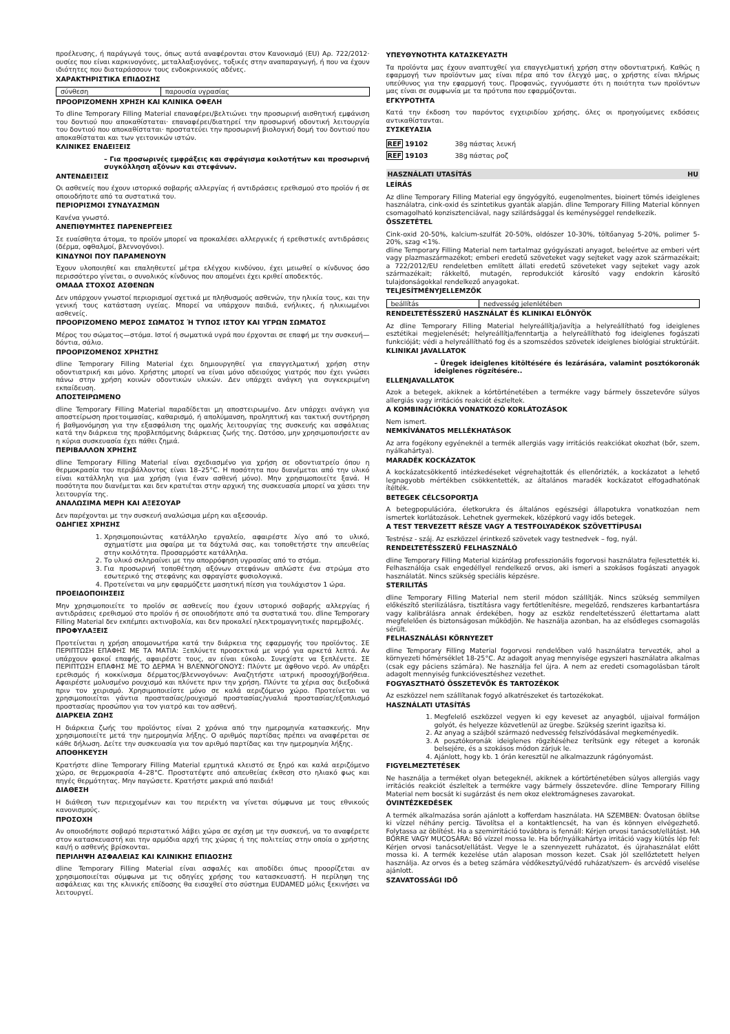προέλευσης, ή παράγωγά τους, όπως αυτά αναφέρονται στον Κανονισμό (EU) Αρ. 722/2012· ουσίες που είναι καρκινογόνες, μεταλλαξιογόνες, τοξικές στην αναπαραγωγή, ή που να έχουν ιδιότητες που διαταράσσουν τους ενδοκρινικούς αδένες.
ΧΑΡΑΚΤΗΡΙΣΤΙΚΑ ΕΠΙΔΟΣΗΣ
| σύνθεση | παρουσία υγρασίας |
ΠΡΟΟΡΙΖΟΜΕΝΗ ΧΡΗΣΗ ΚΑΙ ΚΛΙΝΙΚΑ ΟΦΕΛΗ
Το dline Temporary Filling Material επαναφέρει/βελτιώνει την προσωρινή αισθητική εμφάνιση του δοντιού που αποκαθίσταται· επαναφέρει/διατηρεί την προσωρινή οδοντική λειτουργία του δοντιού που αποκαθίσταται· προστατεύει την προσωρινή βιολογική δομή του δοντιού που αποκαθίσταται και των γειτονικών ιστών.
ΚΛΙΝΙΚΕΣ ΕΝΔΕΙΞΕΙΣ
– Για προσωρινές εμφράξεις και σφράγισμα κοιλοτήτων και προσωρινή συγκόλληση αξόνων και στεφάνων.
ΑΝΤΕΝΔΕΙΞΕΙΣ
Οι ασθενείς που έχουν ιστορικό σοβαρής αλλεργίας ή αντιδράσεις ερεθισμού στο προϊόν ή σε οποιοδήποτε από τα συστατικά του.
ΠΕΡΙΟΡΙΣΜΟΙ ΣΥΝΔΥΑΣΜΩΝ
Κανένα γνωστό.
ΑΝΕΠΙΘΥΜΗΤΕΣ ΠΑΡΕΝΕΡΓΕΙΕΣ
Σε ευαίσθητα άτομα, το προϊόν μπορεί να προκαλέσει αλλεργικές ή ερεθιστικές αντιδράσεις (δέρμα, οφθαλμοί, βλεννογόνοι).
ΚΙΝΔΥΝΟΙ ΠΟΥ ΠΑΡΑΜΕΝΟΥΝ
Έχουν υλοποιηθεί και επαληθευτεί μέτρα ελέγχου κινδύνου, έχει μειωθεί ο κίνδυνος όσο περισσότερο γίνεται, ο συνολικός κίνδυνος που απομένει έχει κριθεί αποδεκτός.
ΟΜΑΔΑ ΣΤΟΧΟΣ ΑΣΘΕΝΩΝ
Δεν υπάρχουν γνωστοί περιορισμοί σχετικά με πληθυσμούς ασθενών, την ηλικία τους, και την γενική τους κατάσταση υγείας. Μπορεί να υπάρχουν παιδιά, ενήλικες, ή ηλικιωμένοι ασθενείς.
ΠΡΟΟΡΙΖΟΜΕΝΟ ΜΕΡΟΣ ΣΩΜΑΤΟΣ Ή ΤΥΠΟΣ ΙΣΤΟΥ ΚΑΙ ΥΓΡΩΝ ΣΩΜΑΤΟΣ
Μέρος του σώματος—στόμα. Ιστοί ή σωματικά υγρά που έρχονται σε επαφή με την συσκευή—δόντια, σάλιο.
ΠΡΟΟΡΙΖΟΜΕΝΟΣ ΧΡΗΣΤΗΣ
dline Temporary Filling Material έχει δημιουργηθεί για επαγγελματική χρήση στην οδοντιατρική και μόνο. Χρήστης μπορεί να είναι μόνο αδειούχος γιατρός που έχει γνώσει πάνω στην χρήση κοινών οδοντικών υλικών. Δεν υπάρχει ανάγκη για συγκεκριμένη εκπαίδευση.
ΑΠΟΣΤΕΙΡΩΜΕΝΟ
dline Temporary Filling Material παραδίδεται μη αποστειρωμένο. Δεν υπάρχει ανάγκη για αποστείρωση προετοιμασίας, καθαρισμό, ή απολύμανση, προληπτική και τακτική συντήρηση ή βαθμονόμηση για την εξασφάλιση της ομαλής λειτουργίας της συσκευής και ασφάλειας κατά την διάρκεια της προβλεπόμενης διάρκειας ζωής της. Ωστόσο, μην χρησιμοποιήσετε αν η κύρια συσκευασία έχει πάθει ζημιά.
ΠΕΡΙΒΑΛΛΟΝ ΧΡΗΣΗΣ
dline Temporary Filling Material είναι σχεδιασμένο για χρήση σε οδοντιατρείο όπου η θερμοκρασία του περιβάλλοντος είναι 18–25°C. Η ποσότητα που διανέμεται από την υλικό είναι κατάλληλη για μια χρήση (για έναν ασθενή μόνο). Μην χρησιμοποιείτε ξανά. Η ποσότητα που διανέμεται και δεν κρατιέται στην αρχική της συσκευασία μπορεί να χάσει την λειτουργία της.
ΑΝΑΛΩΣΙΜΑ ΜΕΡΗ ΚΑΙ ΑΞΕΣΟΥΑΡ
Δεν παρέχονται με την συσκευή αναλώσιμα μέρη και αξεσουάρ.
ΟΔΗΓΙΕΣ ΧΡΗΣΗΣ
1. Χρησιμοποιώντας κατάλληλο εργαλείο, αφαιρέστε λίγο από το υλικό, σχηματίστε μια σφαίρα με τα δάχτυλά σας, και τοποθετήστε την απευθείας στην κοιλότητα. Προσαρμόστε κατάλληλα.
2. Το υλικό σκληραίνει με την απορρόφηση υγρασίας από το στόμα.
3. Για προσωρινή τοποθέτηση αξόνων στεφάνων απλώστε ένα στρώμα στο εσωτερικό της στεφάνης και σφραγίστε φυσιολογικά.
4. Προτείνεται να μην εφαρμόζετε μασητική πίεση για τουλάχιστον 1 ώρα.
ΠΡΟΕΙΔΟΠΟΙΗΣΕΙΣ
Μην χρησιμοποιείτε το προϊόν σε ασθενείς που έχουν ιστορικό σοβαρής αλλεργίας ή αντιδράσεις ερεθισμού στο προϊόν ή σε οποιοδήποτε από τα συστατικά του. dline Temporary Filling Material δεν εκπέμπει ακτινοβολία, και δεν προκαλεί ηλεκτρομαγνητικές παρεμβολές.
ΠΡΟΦΥΛΑΞΕΙΣ
Προτείνεται η χρήση απομονωτήρα κατά την διάρκεια της εφαρμογής του προϊόντος. ΣΕ ΠΕΡΙΠΤΩΣΗ ΕΠΑΦΗΣ ΜΕ ΤΑ ΜΑΤΙΑ: Ξεπλύνετε προσεκτικά με νερό για αρκετά λεπτά. Αν υπάρχουν φακοί επαφής, αφαιρέστε τους, αν είναι εύκολο. Συνεχίστε να ξεπλένετε. ΣΕ ΠΕΡΙΠΤΩΣΗ ΕΠΑΦΗΣ ΜΕ ΤΟ ΔΕΡΜΑ Ή ΒΛΕΝΝΟΓΟΝΟΥΣ: Πλύντε με άφθονο νερό. Αν υπάρξει ερεθισμός ή κοκκίνισμα δέρματος/βλεννογόνων: Αναζητήστε ιατρική προσοχή/βοήθεια. Αφαιρέστε μολυσμένο ρουχισμό και πλύνετε πριν την χρήση. Πλύντε τα χέρια σας διεξοδικά πριν τον χειρισμό. Χρησιμοποιείστε μόνο σε καλά αεριζόμενο χώρο. Προτείνεται να χρησιμοποιείται γάντια προστασίας/ρουχισμό προστασίας/γυαλιά προστασίας/εξοπλισμό προστασίας προσώπου για τον γιατρό και τον ασθενή.
ΔΙΑΡΚΕΙΑ ΖΩΗΣ
Η διάρκεια ζωής του προϊόντος είναι 2 χρόνια από την ημερομηνία κατασκευής. Μην χρησιμοποιείτε μετά την ημερομηνία λήξης. Ο αριθμός παρτίδας πρέπει να αναφέρεται σε κάθε δήλωση. Δείτε την συσκευασία για τον αριθμό παρτίδας και την ημερομηνία λήξης.
ΑΠΟΘΗΚΕΥΣΗ
Κρατήστε dline Temporary Filling Material ερμητικά κλειστό σε ξηρό και καλά αεριζόμενο χώρο, σε θερμοκρασία 4–28°C. Προστατέψτε από απευθείας έκθεση στο ηλιακό φως και πηγές θερμότητας. Μην παγώσετε. Κρατήστε μακριά από παιδιά!
ΔΙΑΘΕΣΗ
Η διάθεση των περιεχομένων και του περιέκτη να γίνεται σύμφωνα με τους εθνικούς κανονισμούς.
ΠΡΟΣΟΧΗ
Αν οποιοδήποτε σοβαρό περιστατικό λάβει χώρα σε σχέση με την συσκευή, να το αναφέρετε στον κατασκευαστή και την αρμόδια αρχή της χώρας ή της πολιτείας στην οποία ο χρήστης και/ή ο ασθενής βρίσκονται.
ΠΕΡΙΛΗΨΗ ΑΣΦΑΛΕΙΑΣ ΚΑΙ ΚΛΙΝΙΚΗΣ ΕΠΙΔΟΣΗΣ
dline Temporary Filling Material είναι ασφαλές και αποδίδει όπως προορίζεται αν χρησιμοποιείται σύμφωνα με τις οδηγίες χρήσης του κατασκευαστή. Η περίληψη της ασφάλειας και της κλινικής επίδοσης θα εισαχθεί στο σύστημα EUDAMED μόλις ξεκινήσει να λειτουργεί.
ΥΠΕΥΘΥΝΟΤΗΤΑ ΚΑΤΑΣΚΕΥΑΣΤΗ
Τα προϊόντα μας έχουν αναπτυχθεί για επαγγελματική χρήση στην οδοντιατρική. Καθώς η εφαρμογή των προϊόντων μας είναι πέρα από τον έλεγχό μας, ο χρήστης είναι πλήρως υπεύθυνος για την εφαρμογή τους. Προφανώς, εγγυόμαστε ότι η ποιότητα των προϊόντων μας είναι σε συμφωνία με τα πρότυπα που εφαρμόζονται.
ΕΓΚΥΡΟΤΗΤΑ
Κατά την έκδοση του παρόντος εγχειριδίου χρήσης, όλες οι προηγούμενες εκδόσεις αντικαθίστανται.
ΣΥΣΚΕΥΑΣΙΑ
| REF 19102 | 38g πάστας λευκή |
| REF 19103 | 38g πάστας ροζ |
HASZNÁLATI UTASÍTÁS HU
LEÍRÁS
Az dline Temporary Filling Material egy öngyógyító, eugenolmentes, bioinert tömés ideiglenes használatra, cink-oxid és szintetikus gyanták alapján. dline Temporary Filling Material könnyen csomagolható konzisztenciával, nagy szilárdsággal és keménységgel rendelkezik.
ÖSSZETÉTEL
Cink-oxid 20-50%, kalcium-szulfát 20-50%, oldószer 10-30%, töltőanyag 5-20%, polimer 5-20%, szag <1%.
dline Temporary Filling Material nem tartalmaz gyógyászati anyagot, beleértve az emberi vért vagy plazmaszármazékot; emberi eredetű szöveteket vagy sejteket vagy azok származékait; a 722/2012/EU rendeletben említett állati eredetű szöveteket vagy sejteket vagy azok származékait; rákkeltő, mutagén, reprodukciót károsító vagy endokrin károsító tulajdonságokkal rendelkező anyagokat.
TELJESÍTMÉNYJELLEMZŐK
| beállítás | nedvesség jelenlétében |
RENDELTETÉSSZERŰ HASZNÁLAT ÉS KLINIKAI ELŐNYÖK
Az dline Temporary Filling Material helyreállítja/javítja a helyreállítható fog ideiglenes esztétikai megjelenését; helyreállítja/fenntartja a helyreállítható fog ideiglenes fogászati funkcióját; védi a helyreállítható fog és a szomszédos szövetek ideiglenes biológiai struktúráit.
KLINIKAI JAVALLATOK
– Üregek ideiglenes kitöltésére és lezárására, valamint posztókoronák ideiglenes rögzítésére..
ELLENJAVALLATOK
Azok a betegek, akiknek a kórtörténetében a termékre vagy bármely összetevőre súlyos allergiás vagy irritációs reakciót észleltek.
A KOMBINÁCIÓKRA VONATKOZÓ KORLÁTOZÁSOK
Nem ismert.
NEMKÍVÁNATOS MELLÉKHATÁSOK
Az arra fogékony egyéneknél a termék allergiás vagy irritációs reakciókat okozhat (bőr, szem, nyálkahártya).
MARADÉK KOCKÁZATOK
A kockázatcsökkentő intézkedéseket végrehajtották és ellenőrizték, a kockázatot a lehető legnagyobb mértékben csökkentették, az általános maradék kockázatot elfogadhatónak ítélték.
BETEGEK CÉLCSOPORTJA
A betegpopulációra, életkorukra és általános egészségi állapotukra vonatkozóan nem ismertek korlátozások. Lehetnek gyermekek, középkorú vagy idős betegek.
A TEST TERVEZETT RÉSZE VAGY A TESTFOLYADÉKOK SZÖVETTÍPUSAI
Testrész - száj. Az eszközzel érintkező szövetek vagy testnedvek – fog, nyál.
RENDELTETÉSSZERŰ FELHASZNÁLÓ
dline Temporary Filling Material kizárólag professzionális fogorvosi használatra fejlesztették ki. Felhasználója csak engedéllyel rendelkező orvos, aki ismeri a szokásos fogászati anyagok használatát. Nincs szükség speciális képzésre.
STERILITÁS
dline Temporary Filling Material nem steril módon szállítják. Nincs szükség semmilyen előkészítő sterilizálásra, tisztításra vagy fertőtlenítésre, megelőző, rendszeres karbantartásra vagy kalibrálásra annak érdekében, hogy az eszköz rendeltetésszerű élettartama alatt megfelelően és biztonságosan működjön. Ne használja azonban, ha az elsődleges csomagolás sérült.
FELHASZNÁLÁSI KÖRNYEZET
dline Temporary Filling Material fogorvosi rendelőben való használatra tervezték, ahol a környezeti hőmérséklet 18-25°C. Az adagolt anyag mennyisége egyszeri használatra alkalmas (csak egy páciens számára). Ne használja fel újra. A nem az eredeti csomagolásban tárolt adagolt mennyiség funkcióvesztéshez vezethet.
FOGYASZTHATÓ ÖSSZETEVŐK ÉS TARTOZÉKOK
Az eszközzel nem szállítanak fogyó alkatrészeket és tartozékokat.
HASZNÁLATI UTASÍTÁS
1. Megfelelő eszközzel vegyen ki egy keveset az anyagból, ujjaival formáljon golyót, és helyezze közvetlenül az üregbe. Szükség szerint igazítsa ki.
2. Az anyag a szájból származó nedvesség felszívódásával megkeményedik.
3. A posztókoronák ideiglenes rögzítéséhez terítsünk egy réteget a koronák belsejére, és a szokásos módon zárjuk le.
4. Ajánlott, hogy kb. 1 órán keresztül ne alkalmazzunk rágónyomást.
FIGYELMEZTETÉSEK
Ne használja a terméket olyan betegeknél, akiknek a kórtörténetében súlyos allergiás vagy irritációs reakciót észleltek a termékre vagy bármely összetevőre. dline Temporary Filling Material nem bocsát ki sugárzást és nem okoz elektromágneses zavarokat.
ÓVINTÉZKEDÉSEK
A termék alkalmazása során ajánlott a kofferdam használata. HA SZEMBEN: Óvatosan öblítse ki vízzel néhány percig. Távolítsa el a kontaktlencsét, ha van és könnyen elvégezhető. Folytassa az öblítést. Ha a szemirritáció továbbra is fennáll: Kérjen orvosi tanácsot/ellátást. HA BŐRRE VAGY MUCOSÁRA: Bő vízzel mossa le. Ha bőr/nyálkahártya irritáció vagy kiütés lép fel: Kérjen orvosi tanácsot/ellátást. Vegye le a szennyezett ruházatot, és újrahasználat előtt mossa ki. A termék kezelése után alaposan mosson kezet. Csak jól szellőztetett helyen használja. Az orvos és a beteg számára védőkesztyű/védő ruházat/szem- és arcvédő viselése ajánlott.
SZAVATOSSÁGI IDŐ